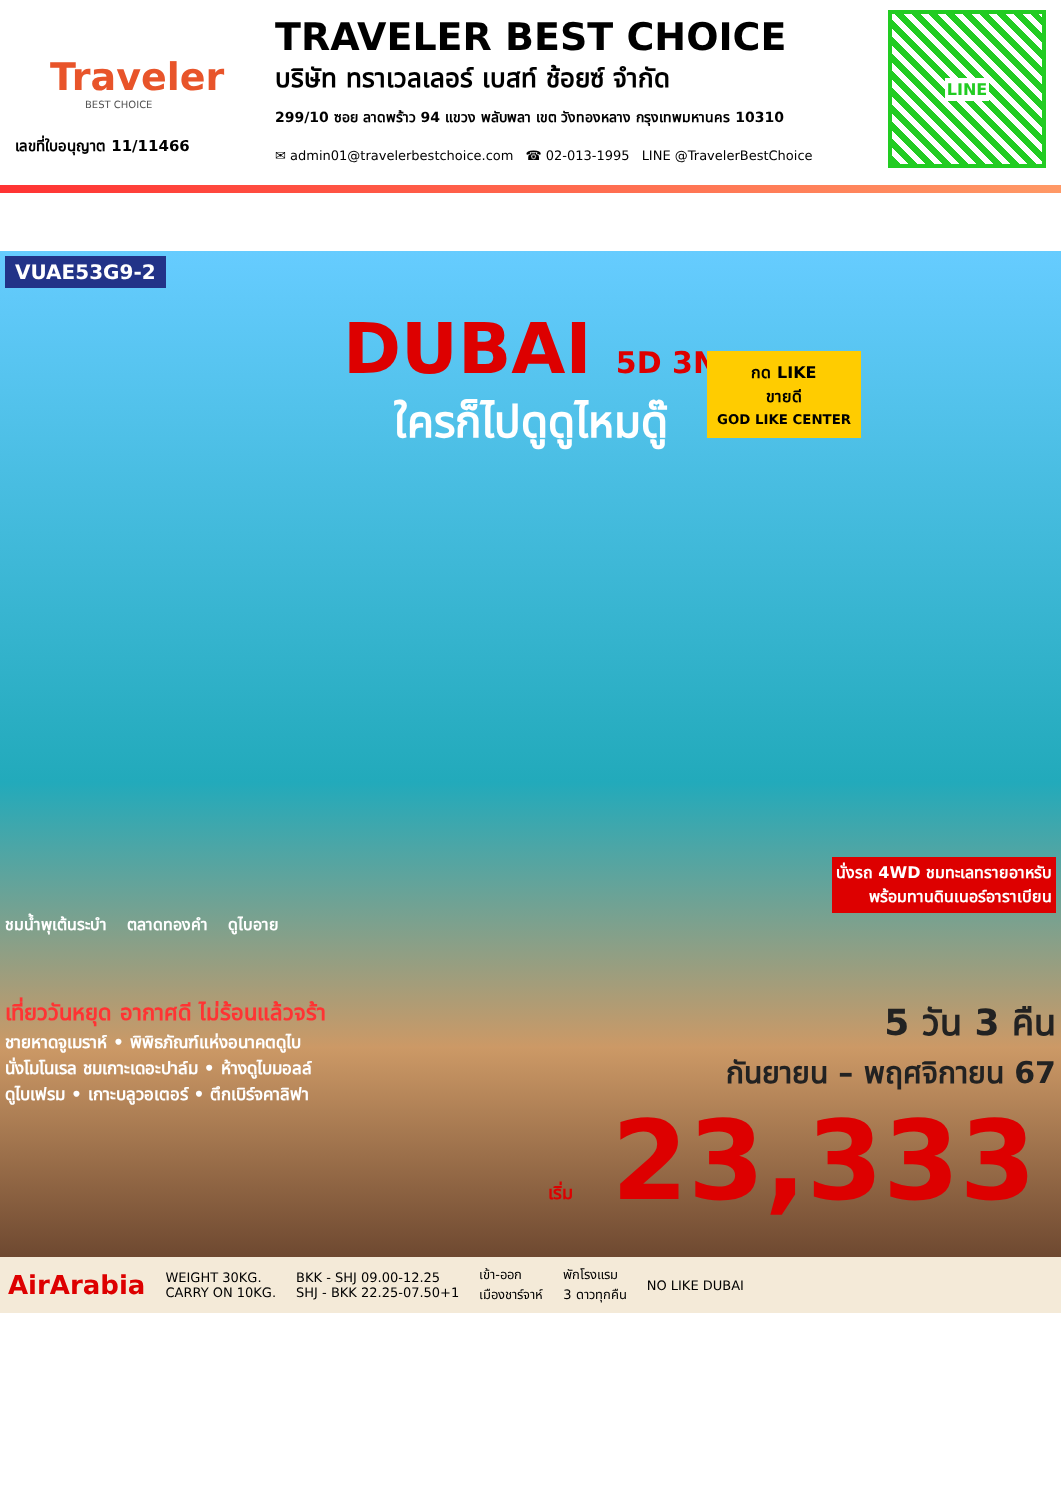Traveler
BEST CHOICE
เลขที่ใบอนุญาต 11/11466
TRAVELER BEST CHOICE
บริษัท ทราเวลเลอร์ เบสท์ ช้อยซ์ จำกัด
299/10 ซอย ลาดพร้าว 94 แขวง พลับพลา เขต วังทองหลาง กรุงเทพมหานคร 10310
✉ admin01@travelerbestchoice.com ☎ 02-013-1995 LINE @TravelerBestChoice
LINE
VUAE53G9-2
DUBAI 5D 3N
ใครก็ไปดูดูไหมดู๊
กด LIKE
ขายดี
GOD LIKE CENTER
นั่งรถ 4WD ชมทะเลทรายอาหรับ
พร้อมทานดินเนอร์อาราเบียน
ชมน้ำพุเต้นระบำ ตลาดทองคำ ดูไบอาย
เที่ยววันหยุด อากาศดี ไม่ร้อนแล้วจร้า
ชายหาดจูเมราห์ • พิพิธภัณฑ์แห่งอนาคตดูไบ
นั่งโมโนเรล ชมเกาะเดอะปาล์ม • ห้างดูไบมอลล์
ดูไบเฟรม • เกาะบลูวอเตอร์ • ตึกเบิร์จคาลิฟา
5 วัน 3 คืน
กันยายน – พฤศจิกายน 67
เริ่ม 23,333
AirArabia WEIGHT 30KG.
CARRY ON 10KG. BKK - SHJ 09.00-12.25
SHJ - BKK 22.25-07.50+1 เข้า-ออก
เมืองชาร์จาห์ พักโรงแรม
3 ดาวทุกคืน NO LIKE DUBAI